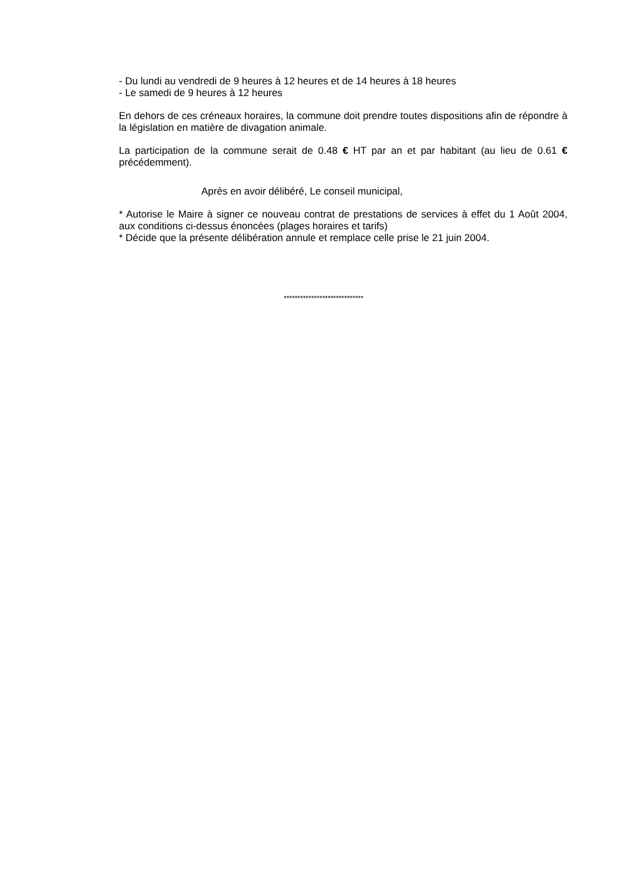- Du lundi au vendredi de 9 heures à 12 heures et de 14 heures à 18 heures
- Le samedi de 9 heures à 12 heures
En dehors de ces créneaux horaires, la commune doit prendre toutes dispositions afin de répondre à la législation en matière de divagation animale.
La participation de la commune serait de 0.48 € HT par an et par habitant (au lieu de 0.61 € précédemment).
Après en avoir délibéré, Le conseil municipal,
* Autorise le Maire à signer ce nouveau contrat de prestations de services à effet du 1 Août 2004, aux conditions ci-dessus énoncées (plages horaires et tarifs)
* Décide que la présente délibération annule et remplace celle prise le 21 juin 2004.
*****************************